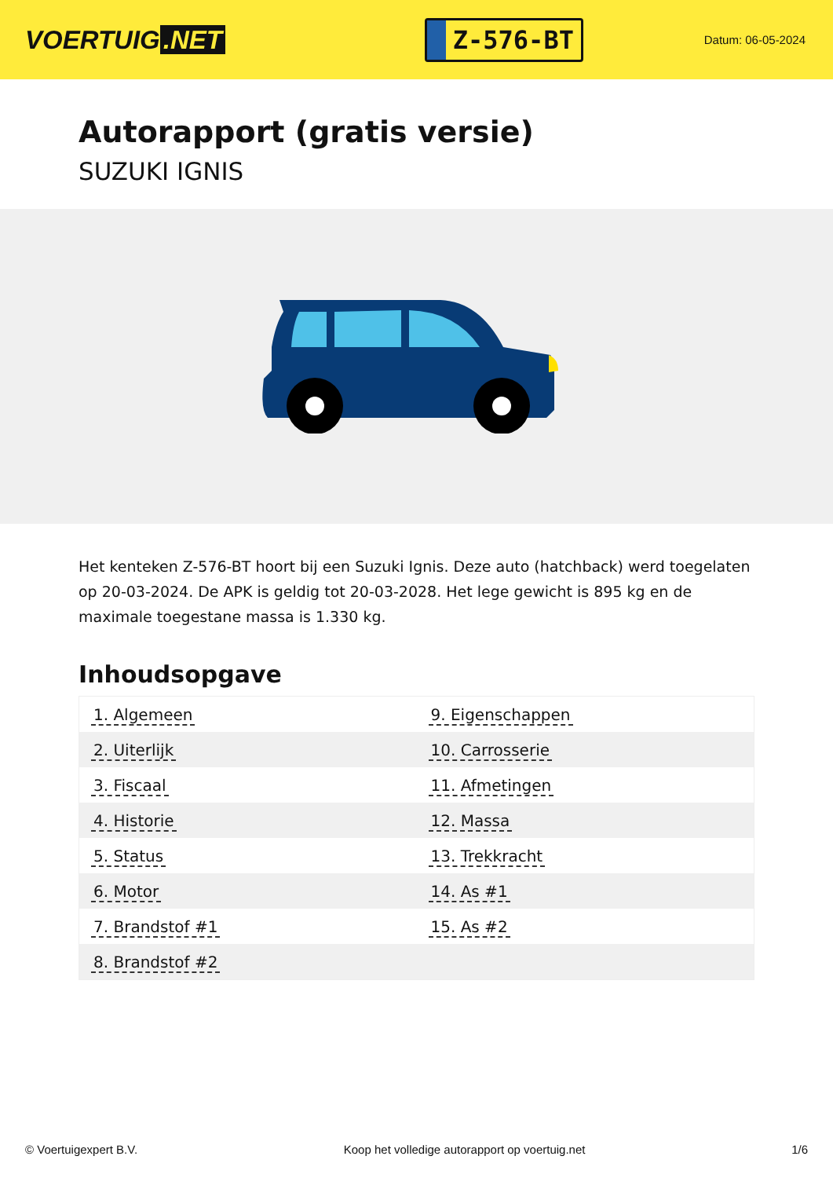VOERTUIG.NET
Z-576-BT
Datum: 06-05-2024
Autorapport (gratis versie)
SUZUKI IGNIS
Het kenteken Z-576-BT hoort bij een Suzuki Ignis. Deze auto (hatchback) werd toegelaten op 20-03-2024. De APK is geldig tot 20-03-2028. Het lege gewicht is 895 kg en de maximale toegestane massa is 1.330 kg.
Inhoudsopgave
| 1. Algemeen | 9. Eigenschappen |
| 2. Uiterlijk | 10. Carrosserie |
| 3. Fiscaal | 11. Afmetingen |
| 4. Historie | 12. Massa |
| 5. Status | 13. Trekkracht |
| 6. Motor | 14. As #1 |
| 7. Brandstof #1 | 15. As #2 |
| 8. Brandstof #2 | |
© Voertuigexpert B.V. Koop het volledige autorapport op voertuig.net 1/6